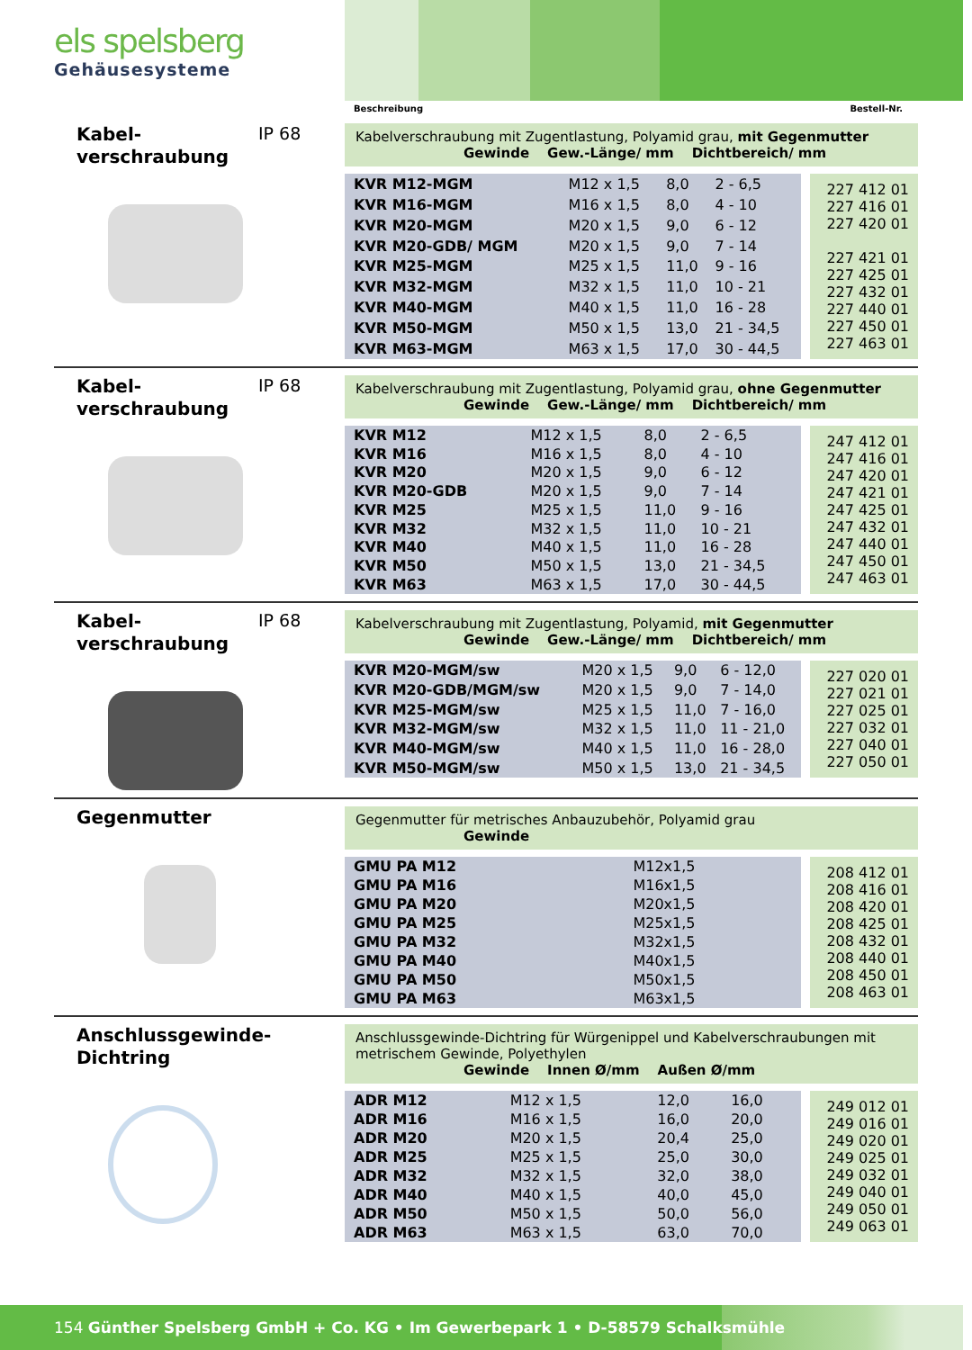els spelsberg
Gehäusesysteme
Beschreibung Bestell-Nr.
Kabel-
verschraubung
IP 68
Kabelverschraubung mit Zugentlastung, Polyamid grau, mit Gegenmutter
Gewinde Gew.-Länge/ mm Dichtbereich/ mm
| KVR M12-MGM | M12 x 1,5 | 8,0 | 2 - 6,5 |
| KVR M16-MGM | M16 x 1,5 | 8,0 | 4 - 10 |
| KVR M20-MGM | M20 x 1,5 | 9,0 | 6 - 12 |
| KVR M20-GDB/ MGM | M20 x 1,5 | 9,0 | 7 - 14 |
| KVR M25-MGM | M25 x 1,5 | 11,0 | 9 - 16 |
| KVR M32-MGM | M32 x 1,5 | 11,0 | 10 - 21 |
| KVR M40-MGM | M40 x 1,5 | 11,0 | 16 - 28 |
| KVR M50-MGM | M50 x 1,5 | 13,0 | 21 - 34,5 |
| KVR M63-MGM | M63 x 1,5 | 17,0 | 30 - 44,5 |
227 412 01
227 416 01
227 420 01
227 421 01
227 425 01
227 432 01
227 440 01
227 450 01
227 463 01
Kabel-
verschraubung
IP 68
Kabelverschraubung mit Zugentlastung, Polyamid grau, ohne Gegenmutter
Gewinde Gew.-Länge/ mm Dichtbereich/ mm
| KVR M12 | M12 x 1,5 | 8,0 | 2 - 6,5 |
| KVR M16 | M16 x 1,5 | 8,0 | 4 - 10 |
| KVR M20 | M20 x 1,5 | 9,0 | 6 - 12 |
| KVR M20-GDB | M20 x 1,5 | 9,0 | 7 - 14 |
| KVR M25 | M25 x 1,5 | 11,0 | 9 - 16 |
| KVR M32 | M32 x 1,5 | 11,0 | 10 - 21 |
| KVR M40 | M40 x 1,5 | 11,0 | 16 - 28 |
| KVR M50 | M50 x 1,5 | 13,0 | 21 - 34,5 |
| KVR M63 | M63 x 1,5 | 17,0 | 30 - 44,5 |
247 412 01
247 416 01
247 420 01
247 421 01
247 425 01
247 432 01
247 440 01
247 450 01
247 463 01
Kabel-
verschraubung
IP 68
Kabelverschraubung mit Zugentlastung, Polyamid, mit Gegenmutter
Gewinde Gew.-Länge/ mm Dichtbereich/ mm
| KVR M20-MGM/sw | M20 x 1,5 | 9,0 | 6 - 12,0 |
| KVR M20-GDB/MGM/sw | M20 x 1,5 | 9,0 | 7 - 14,0 |
| KVR M25-MGM/sw | M25 x 1,5 | 11,0 | 7 - 16,0 |
| KVR M32-MGM/sw | M32 x 1,5 | 11,0 | 11 - 21,0 |
| KVR M40-MGM/sw | M40 x 1,5 | 11,0 | 16 - 28,0 |
| KVR M50-MGM/sw | M50 x 1,5 | 13,0 | 21 - 34,5 |
227 020 01
227 021 01
227 025 01
227 032 01
227 040 01
227 050 01
Gegenmutter
Gegenmutter für metrisches Anbauzubehör, Polyamid grau
Gewinde
| GMU PA M12 | M12x1,5 |
| GMU PA M16 | M16x1,5 |
| GMU PA M20 | M20x1,5 |
| GMU PA M25 | M25x1,5 |
| GMU PA M32 | M32x1,5 |
| GMU PA M40 | M40x1,5 |
| GMU PA M50 | M50x1,5 |
| GMU PA M63 | M63x1,5 |
208 412 01
208 416 01
208 420 01
208 425 01
208 432 01
208 440 01
208 450 01
208 463 01
Anschlussgewinde-
Dichtring
Anschlussgewinde-Dichtring für Würgenippel und Kabelverschraubungen mit metrischem Gewinde, Polyethylen
Gewinde Innen Ø/mm Außen Ø/mm
| ADR M12 | M12 x 1,5 | 12,0 | 16,0 |
| ADR M16 | M16 x 1,5 | 16,0 | 20,0 |
| ADR M20 | M20 x 1,5 | 20,4 | 25,0 |
| ADR M25 | M25 x 1,5 | 25,0 | 30,0 |
| ADR M32 | M32 x 1,5 | 32,0 | 38,0 |
| ADR M40 | M40 x 1,5 | 40,0 | 45,0 |
| ADR M50 | M50 x 1,5 | 50,0 | 56,0 |
| ADR M63 | M63 x 1,5 | 63,0 | 70,0 |
249 012 01
249 016 01
249 020 01
249 025 01
249 032 01
249 040 01
249 050 01
249 063 01
154 Günther Spelsberg GmbH + Co. KG • Im Gewerbepark 1 • D-58579 Schalksmühle